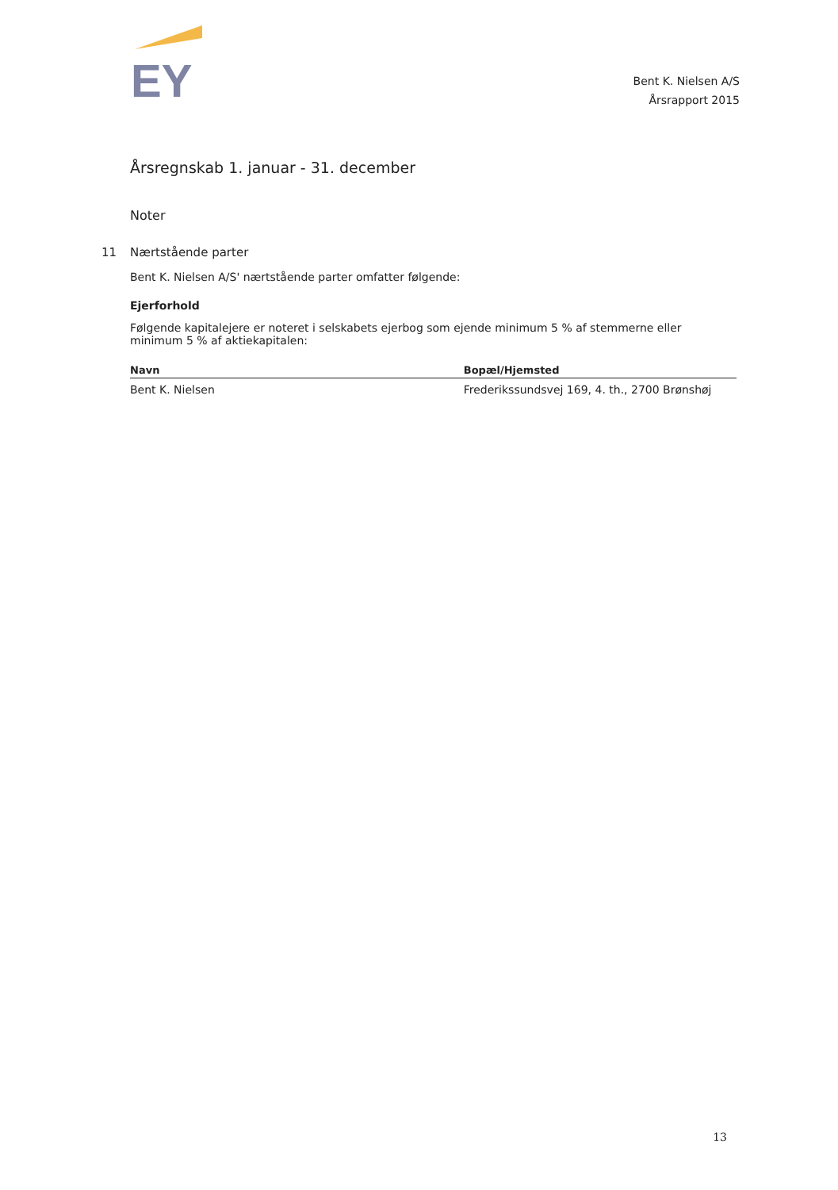EY
Bent K. Nielsen A/S
Årsrapport 2015
Årsregnskab 1. januar - 31. december
Noter
11 Nærtstående parter
Bent K. Nielsen A/S' nærtstående parter omfatter følgende:
Ejerforhold
Følgende kapitalejere er noteret i selskabets ejerbog som ejende minimum 5 % af stemmerne eller minimum 5 % af aktiekapitalen:
| Navn | Bopæl/Hjemsted |
| --- | --- |
| Bent K. Nielsen | Frederikssundsvej 169, 4. th., 2700 Brønshøj |
13